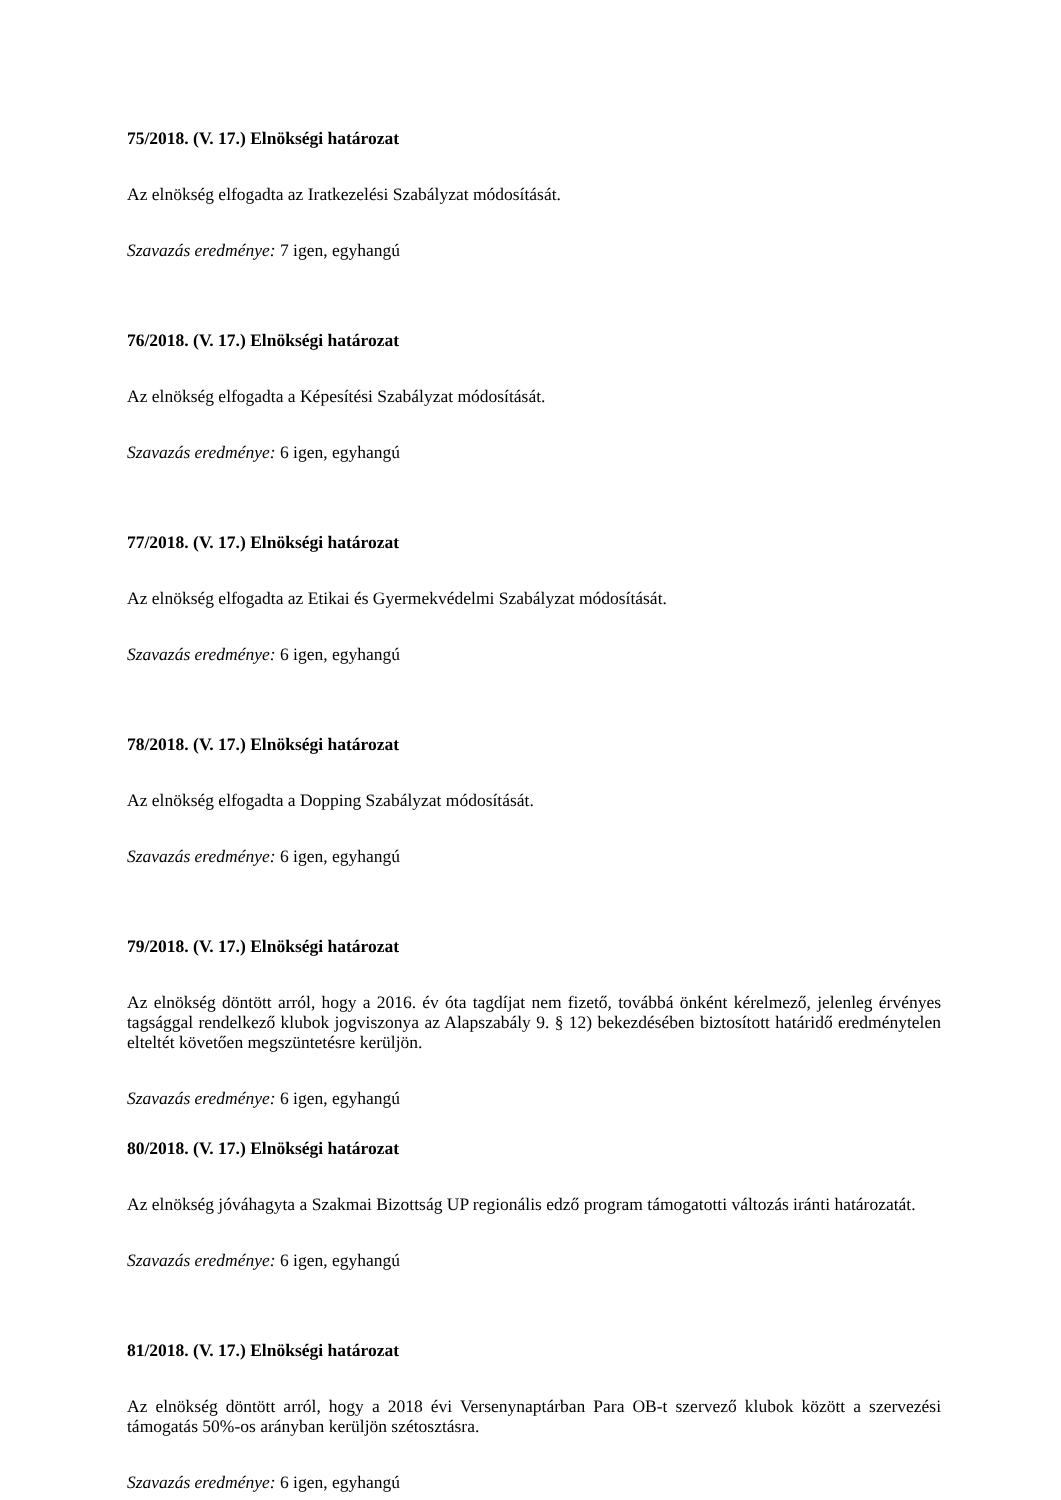75/2018. (V. 17.) Elnökségi határozat
Az elnökség elfogadta az Iratkezelési Szabályzat módosítását.
Szavazás eredménye: 7 igen, egyhangú
76/2018. (V. 17.) Elnökségi határozat
Az elnökség elfogadta a Képesítési Szabályzat módosítását.
Szavazás eredménye: 6 igen, egyhangú
77/2018. (V. 17.) Elnökségi határozat
Az elnökség elfogadta az Etikai és Gyermekvédelmi Szabályzat módosítását.
Szavazás eredménye: 6 igen, egyhangú
78/2018. (V. 17.) Elnökségi határozat
Az elnökség elfogadta a Dopping Szabályzat módosítását.
Szavazás eredménye: 6 igen, egyhangú
79/2018. (V. 17.) Elnökségi határozat
Az elnökség döntött arról, hogy a 2016. év óta tagdíjat nem fizető, továbbá önként kérelmező, jelenleg érvényes tagsággal rendelkező klubok jogviszonya az Alapszabály 9. § 12) bekezdésében biztosított határidő eredménytelen elteltét követően megszüntetésre kerüljön.
Szavazás eredménye: 6 igen, egyhangú
80/2018. (V. 17.) Elnökségi határozat
Az elnökség jóváhagyta a Szakmai Bizottság UP regionális edző program támogatotti változás iránti határozatát.
Szavazás eredménye: 6 igen, egyhangú
81/2018. (V. 17.) Elnökségi határozat
Az elnökség döntött arról, hogy a 2018 évi Versenynaptárban Para OB-t szervező klubok között a szervezési támogatás 50%-os arányban kerüljön szétosztásra.
Szavazás eredménye: 6 igen, egyhangú